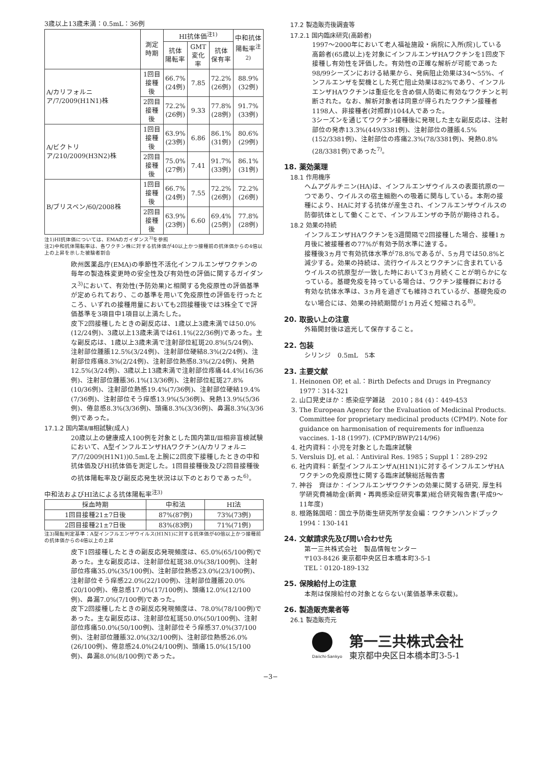3歳以上13歳未満：0.5mL：36例
| | 測定時期 | HI抗体価<sup>注1)</sup> | | | 中和抗体 陽転率<sup>注2)</sup> |
| --- | --- | --- | --- | --- | --- |
| | | 抗体 陽転率 | GMT 変化率 | 抗体 保有率 | |
| A/カリフォルニア/7/2009(H1N1)株 | 1回目 接種後 | 66.7% (24例) | 7.85 | 72.2% (26例) | 88.9% (32例) |
| | 2回目 接種後 | 72.2% (26例) | 9.33 | 77.8% (28例) | 91.7% (33例) |
| A/ビクトリア/210/2009(H3N2)株 | 1回目 接種後 | 63.9% (23例) | 6.86 | 86.1% (31例) | 80.6% (29例) |
| | 2回目 接種後 | 75.0% (27例) | 7.41 | 91.7% (33例) | 86.1% (31例) |
| B/ブリスベン/60/2008株 | 1回目 接種後 | 66.7% (24例) | 7.55 | 72.2% (26例) | 72.2% (26例) |
| | 2回目 接種後 | 63.9% (23例) | 6.60 | 69.4% (25例) | 77.8% (28例) |
注1)HI抗体価については、EMAのガイダンス<sup>3)</sup>を参照
注2)中和抗体陽転率は、各ワクチン株に対する抗体価が40以上かつ接種前の抗体価からの4倍以上の上昇を示した被験者割合
欧州医薬品庁(EMA)の季節性不活化インフルエンザワクチンの毎年の製造株変更時の安全性及び有効性の評価に関するガイダンス<sup>3)</sup>において、有効性(予防効果)と相関する免疫原性の評価基準が定められており、この基準を用いて免疫原性の評価を行ったところ、いずれの接種用量においても2回接種後では3株全てで評価基準を3項目中1項目以上満たした。
皮下2回接種したときの副反応は、1歳以上3歳未満では50.0%(12/24例)、3歳以上13歳未満では61.1%(22/36例)であった。主な副反応は、1歳以上3歳未満で注射部位紅斑20.8%(5/24例)、注射部位腫脹12.5%(3/24例)、注射部位硬結8.3%(2/24例)、注射部位疼痛8.3%(2/24例)、注射部位熱感8.3%(2/24例)、発熱12.5%(3/24例)、3歳以上13歳未満で注射部位疼痛44.4%(16/36例)、注射部位腫脹36.1%(13/36例)、注射部位紅斑27.8%(10/36例)、注射部位熱感19.4%(7/36例)、注射部位硬結19.4%(7/36例)、注射部位そう痒感13.9%(5/36例)、発熱13.9%(5/36例)、倦怠感8.3%(3/36例)、頭痛8.3%(3/36例)、鼻漏8.3%(3/36例)であった。
17.1.2 国内第Ⅱ/Ⅲ相試験(成人)
20歳以上の健康成人100例を対象とした国内第Ⅱ/Ⅲ相非盲検試験において、A型インフルエンザHAワクチン(A/カリフォルニア/7/2009(H1N1))0.5mLを上腕に2回皮下接種したときの中和抗体価及びHI抗体価を測定した。1回目接種後及び2回目接種後の抗体陽転率及び副反応発生状況は以下のとおりであった<sup>6)</sup>。
中和法およびHI法による抗体陽転率<sup>注3)</sup>
| 採血時期 | 中和法 | HI法 |
| --- | --- | --- |
| 1回目接種21±7日後 | 87%(87例) | 73%(73例) |
| 2回目接種21±7日後 | 83%(83例) | 71%(71例) |
注3)陽転判定基準：A型インフルエンザウイルス(H1N1)に対する抗体価が40倍以上かつ接種前の抗体価からの4倍以上の上昇
皮下1回接種したときの副反応発現頻度は、65.0%(65/100例)であった。主な副反応は、注射部位紅斑38.0%(38/100例)、注射部位疼痛35.0%(35/100例)、注射部位熱感23.0%(23/100例)、注射部位そう痒感22.0%(22/100例)、注射部位腫脹20.0%(20/100例)、倦怠感17.0%(17/100例)、頭痛12.0%(12/100例)、鼻漏7.0%(7/100例)であった。
皮下2回接種したときの副反応発現頻度は、78.0%(78/100例)であった。主な副反応は、注射部位紅斑50.0%(50/100例)、注射部位疼痛50.0%(50/100例)、注射部位そう痒感37.0%(37/100例)、注射部位腫脹32.0%(32/100例)、注射部位熱感26.0%(26/100例)、倦怠感24.0%(24/100例)、頭痛15.0%(15/100例)、鼻漏8.0%(8/100例)であった。
17.2 製造販売後調査等
17.2.1 国内臨床研究(高齢者)
1997～2000年において老人福祉施設・病院に入所(院)している高齢者(65歳以上)を対象にインフルエンザHAワクチンを1回皮下接種し有効性を評価した。有効性の正確な解析が可能であった98/99シーズンにおける結果から、発病阻止効果は34～55%、インフルエンザを契機とした死亡阻止効果は82%であり、インフルエンザHAワクチンは重症化を含め個人防衛に有効なワクチンと判断された。なお、解析対象者は同意が得られたワクチン接種者1198人、非接種者(対照群)1044人であった。
3シーズンを通じてワクチン接種後に発現した主な副反応は、注射部位の発赤13.3%(449/3381例)、注射部位の腫脹4.5%(152/3381例)、注射部位の疼痛2.3%(78/3381例)、発熱0.8%(28/3381例)であった<sup>7)</sup>。
18. 薬効薬理
18.1 作用機序
ヘムアグルチニン(HA)は、インフルエンザウイルスの表面抗原の一つであり、ウイルスの宿主細胞への吸着に関与している。本剤の接種により、HAに対する抗体が産生され、インフルエンザウイルスの防御抗体として働くことで、インフルエンザの予防が期待される。
18.2 効果の持続
インフルエンザHAワクチンを3週間隔で2回接種した場合、接種1ヵ月後に被接種者の77%が有効予防水準に達する。
接種後3ヵ月で有効抗体水準が78.8%であるが、5ヵ月では50.8%と減少する。効果の持続は、流行ウイルスとワクチンに含まれているウイルスの抗原型が一致した時において3ヵ月続くことが明らかになっている。基礎免疫を持っている場合は、ワクチン接種群における有効な抗体水準は、3ヵ月を過ぎても維持されているが、基礎免疫のない場合には、効果の持続期間が1ヵ月近く短縮される<sup>8)</sup>。
20. 取扱い上の注意
外箱開封後は遮光して保存すること。
22. 包装
シリンジ　0.5mL　5本
23. 主要文献
1. Heinonen OP, et al.：Birth Defects and Drugs in Pregnancy 1977：314-321
2. 山口晃史ほか：感染症学雑誌　2010；84 (4)：449-453
3. The European Agency for the Evaluation of Medicinal Products. Committee for proprietary medicinal products (CPMP). Note for guidance on harmonisation of requirements for influenza vaccines. 1-18 (1997). (CPMP/BWP/214/96)
4. 社内資料：小児を対象とした臨床試験
5. Versluis DJ, et al.：Antiviral Res. 1985；Suppl 1：289-292
6. 社内資料：新型インフルエンザA(H1N1)に対するインフルエンザHAワクチンの免疫原性に関する臨床試験総括報告書
7. 神谷　齊ほか：インフルエンザワクチンの効果に関する研究. 厚生科学研究費補助金(新興・再興感染症研究事業)総合研究報告書(平成9～11年度)
8. 根路銘国昭：国立予防衛生研究所学友会編：ワクチンハンドブック　1994：130-141
24. 文献請求先及び問い合わせ先
第一三共株式会社　製品情報センター
〒103-8426 東京都中央区日本橋本町3-5-1
TEL：0120-189-132
25. 保険給付上の注意
本剤は保険給付の対象とならない(薬価基準未収載)。
26. 製造販売業者等
26.1 製造販売元
Daiichi-Sankyo
第一三共株式会社
東京都中央区日本橋本町3-5-1
−3−